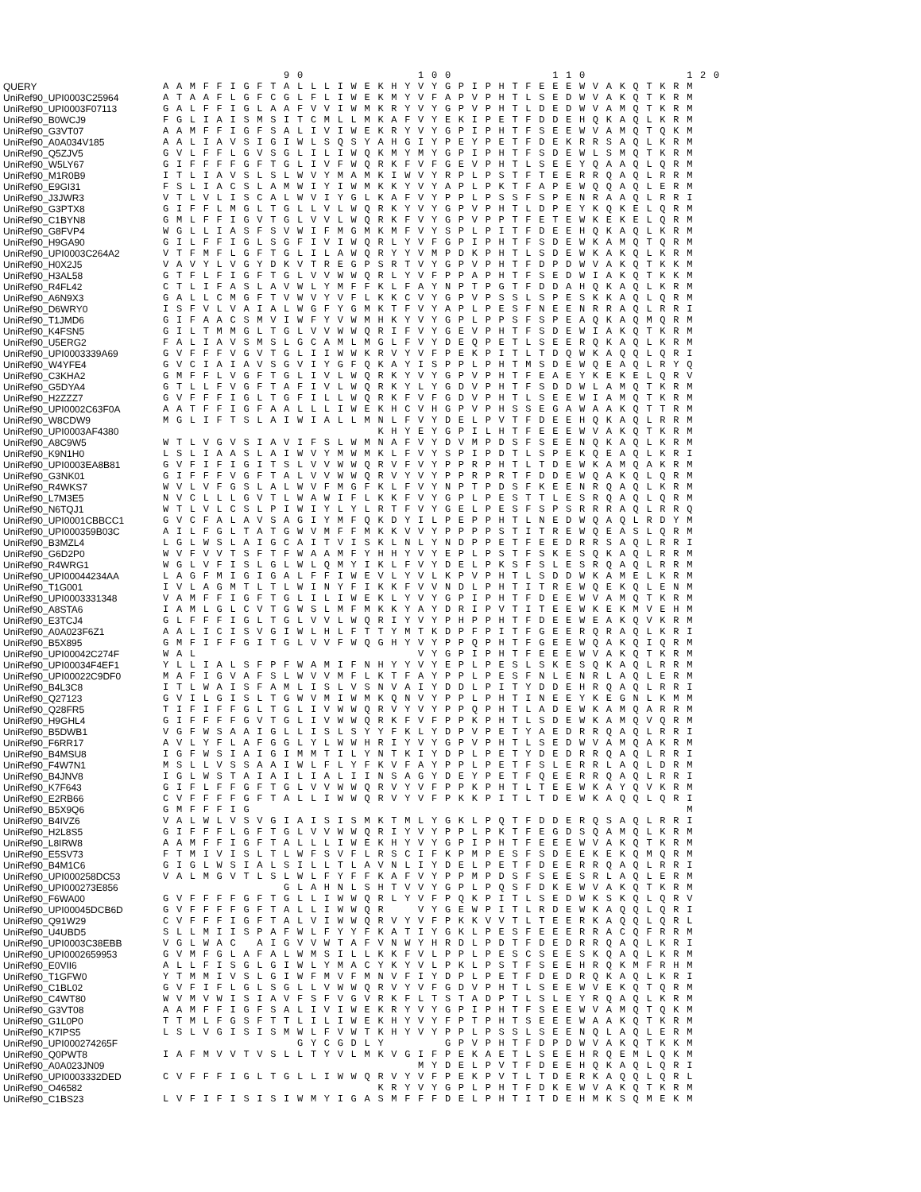90 100 110 120
QUERY AAMFFIGFTALLLIWEKHYVYGPIPHTFEEEWVAKQTKRM
UniRef90_UPI0003C25964 ATAAFLGFCGLFLIWEKMYVFAPVPHTLSEDWVAKQTKRM
UniRef90_UPI0003F07113 GALFFIGLAAFVVIWMKRYVYGPVPHTLDEDWVAMQTKRM
UniRef90_B0WCJ9 FGLIAISMSITCMLLMKAFVYEKIPETFDDEHQKAQLKRM
UniRef90_G3VT07 AAMFFIGFSALIVIWEKRYVYGPIPHTFSEEWVAMQTQKM
UniRef90_A0A034V185 AALIAVSIGIWLSQSYAHGIYPEYPETFDEKRRSAQLKRM
UniRef90_Q5ZJV5 GVLFFLGVSGLILIWQKMYMYGPIPHTFSDEWLSMQTKRM
UniRef90_W5LY67 GIFFFFGFTGLIVFWQRKFVFGEVPHTLSEEYQAAQLQRM
UniRef90_M1R0B9 ITLIAVSLSLWVYMAMKIWVYRPLPSTFTEERRQAQLRRM
UniRef90_E9GI31 FSLIACSLAMWIYIWMKKYVYAPLPKTFAPEWQQAQLERM
UniRef90_J3JWR3 VTLVLISCALWVIYGLKAFVYPPLPSSFSPENRAAQLRRI
UniRef90_G3PTX8 GIFFLMGLTGLLVLWQRKYVYGPVPHTLDPEYKQKELQRM
UniRef90_C1BYN8 GMLFFIGVTGLVVLWQRKFVYGPVPPTFETEWKEKELQRM
UniRef90_G8FVP4 WGLLIASFSVWIFMGMKMFVYSPLPITFDEEHQKAQLKRM
UniRef90_H9GA90 GILFFIGLSGFIVIWQRLYVFGPIPHTFSDEWKAMQTQRM
UniRef90_UPI0003C264A2 VTFMFLGFTGLILAWQRYYVMPDKPHTLSDEWKAKQLKRM
UniRef90_H0X2J5 VAVYLVGYDKVTREGPSRTVYGPVPHTFDPDWVAKQTKKM
UniRef90_H3AL58 GTFLFIGFTGLVVWWQRLYVFPPAPHTFSEDWIAKQTKKM
UniRef90_R4FL42 CTLIFASLAVWLYMFFKLFAYNPTPGTFDDAHQKAQLKRM
UniRef90_A6N9X3 GALLCMGFTVWVYVFLKKCVYGPVPSSLSPESKKAQLQRM
UniRef90_D6WRY0 ISFVLVAIALWGFYGMKTFVYAPLPESFNEENRRAQLRRI
UniRef90_T1JMD6 GIFAACSMVIWFYVWMHKYVYGPLPPSFSPEAQKAQMQRM
UniRef90_K4FSN5 GILTMMGLTGLVVWWQRIFVYGEVPHTFSDEWIAKQTKRM
UniRef90_U5ERG2 FALIAVSMSLGCAMLMGLFVYDEQPETLSEERQKAQLKRM
UniRef90_UPI0003339A69 GVFFFVGVTGLIIWWKRVYVFPEKPITLTDQWKAQQLQRI
UniRef90_W4YFE4 GVCIAIAVSGVIYGFQKAYISPPLPHTMSDEWQEAQLRYQ
UniRef90_C3KHA2 GMFFLVGFTGLIVLWQRKYVYGPVPHTFEAEYKEKELQRV
UniRef90_G5DYA4 GTLLFVGFTAFIVLWQRKYLYGDVPHTFSDDWLAMQTKRM
UniRef90_H2ZZZ7 GVFFFIGLTGFILLWQRKFVFGDVPHTLSEEWIAMQTKRM
UniRef90_UPI0002C63F0A AATFFIGFAALLLIWEKHCVHGPVPHSSEGAWAAKQTTRM
UniRef90_W8CDW9 MGLIFTSLAIWIALLMNLFVYDELPVTFDEEHQKAQLRRM
UniRef90_UPI0003AF4380 KHYEYGPILHTFEEEWVAKQTKRM
UniRef90_A8C9W5 WTLVGVSIAVIFSLWMNAFVYDVMPDSFSEENQKAQLKRM
UniRef90_K9N1H0 LSLIAASLAIWVYMWMKLFVYSPIPDTLSPEKQEAQLKRI
UniRef90_UPI0003EA8B81 GVFIFIGITSLVVWWQRVFVYPPRPHTLTDEWKAMQAKRM
UniRef90_G3NK01 GIFFFVGFTALVVWWQRVYVYPPRPRTFDDEWQAKQLQRM
UniRef90_R4WKS7 WVLVFGSLALWVFMGFKLFVYNPTPDSFKEENRQAQLKRM
UniRef90_L7M3E5 NVCLLLGVTLWAWIFLKKFVYGPLPESTTLESRQAQLQRM
UniRef90_N6TQJ1 WTLVLCSLPIWIYLYLRTFVYGELPESFSPSRRRAQLRRQ
UniRef90_UPI0001CBBCC1 GVCFALAVSAGIYMFQKDYILPEPPHTLNEDWQAQLRDYM
UniRef90_UPI000359B03C AILFGLTATGWVMFFMKKVVYPPPPSTITREWQEASLQRM
UniRef90_B3MZL4 LGLWSLAIGCAITVISKLNLYNDPPETFEEDRRSAQLRRI
UniRef90_G6D2P0 WVFVVTSFTFWAAMFYHHYVYEPLPSTFSKESQKAQLRRM
UniRef90_R4WRG1 WGLVFISLGLWLQMYIKLFVYDELPKSFSLESRQAQLRRM
UniRef90_UPI00044234AA LAGFMIGIGALFFIWEVLYVLKPVPHTLSDDWKAMELKRM
UniRef90_T1G001 IVLAGMTLTLWINYFIKKFVVNDLPHTITREWQEKQLENM
UniRef90_UPI0003331348 VAMFFIGFTGLILIWEKLYVYGPIPHTFDEEWVAMQTKRM
UniRef90_A8STA6 IAMLGLCVTGWSLMFMKKYAYDRIPVTITEEWKEKMVEHM
UniRef90_E3TCJ4 GLFFFIGLTGLVVLWQRIYVYPHPPHTFDEEWEAKQVKRM
UniRef90_A0A023F6Z1 AALICISVGIWLHLFTTYMTKDPFPITFGEERQRAQLKRI
UniRef90_B5X895 GMFIFFGITGLVVFWQGHYVYPPQPHTFGEEWQAKQIQRM
UniRef90_UPI00042C274F WAL VYGPIPHTFEEEWVAKQTKRM
UniRef90_UPI00034F4EF1 YLLIALSFPFWAMIFNHYYVYEPLPESLSKESQKAQLRRM
UniRef90_UPI00022C9DF0 MAFIGVAFSLWVVMFLKTFAYPPLPESFNLENRLAQLERM
UniRef90_B4L3C8 ITLWAISFAMLISLVSNVAIYDDLPITYDDEHRQAQLRRI
UniRef90_Q27123 GVILGISLTGWVMIWMKQNVYPPLPHTINEEYKEGNLKMM
UniRef90_Q28FR5 TIFIFFGLTGLIVWWQRVYVYPPQPHTLADEWKAMQARRM
UniRef90_H9GHL4 GIFFFFGVTGLIVWWQRKFVFPPKPHTLSDEWKAMQVQRM
UniRef90_B5DWB1 VGFWSAAIGLLISLSYYFKLYDPVPETYAEDRRQAQLRRI
UniRef90_F6RR17 AVLYFLAFGGLYLWWHRIYVYGPVPHTLSEDWVAMQAKRM
UniRef90_B4MSU8 IGFWSIAIGIMMTILYNTKIYDPLPETYDEDRRQAQLRRI
UniRef90_F4W7N1 MSLLVSSAAIWLFLYFKVFAYPPLPETFSLERRLAQLDRM
UniRef90_B4JNV8 IGLWSTAIAILIALIINSAGYDEYPETFQEERRQAQLRRI
UniRef90_K7F643 GIFLFFGFTGLVVWWQRVYVFPPKPHTLTEEWKAYQVKRM
UniRef90_E2RB66 CVFFFFGFTALLIWWQRVYVFPKKPITLTDEWKAQQLQRI
UniRef90_B5X9Q6 GMFFFIG M
UniRef90_B4IVZ6 VALWLVSVGIAISISMKTMLYGKLPQTFDDERQSAQLRRI
UniRef90_H2L8S5 GIFFFLGFTGLVVWWQRIYVYPPLPKTFEGDSQAMQLKRM
UniRef90_L8IRW8 AAMFFIGFTALLLIWEKHYVYGPIPHTFEEEWVAKQTKRM
UniRef90_E5SV73 FTMIVISLTLWFSVFLRSCIFKPMPESFSDEEKEKQMQRM
UniRef90_B4M1C6 GIGLWSIALSILLTLAVNLIYDELPETFDEERRQAQLRRI
UniRef90_UPI000258DC53 VALMGVTLSLWLFYFFKAFVYPPMPDSFSEESRLAQLERM
UniRef90_UPI000273E856 GLAHNLSHTVVYGPLPQSFDKEWVAKQTKRM
UniRef90_F6WA00 GVFFFFGFTGLLIWWQRLYVFPQKPITLSEDWKSKQLQRV
UniRef90_UPI00045DCB6D GVFFFFGFTALLIWWQR VYGEWPITLRDEWKAQQLQRI
UniRef90_Q91W29 CVFFFIGFTALVIWWQRVYVFPKKVVTLTEERKAQQLQRL
UniRef90_U4UBD5 SLLMIISPAFWLFYYFKATIYGKLPESFEEERRACQFRRM
UniRef90_UPI0003C38EBB VGLWAC AIGVVWTAFVNWYHRDLPDTFDEDRRQAQLKRI
UniRef90_UPI0002659953 GVMFGLAFALWMSILLKKFVLPPLPESCSEESKQAQLKRM
UniRef90_E0VII6 ALLFISGLGIWLYMACYKYVLPKLPSTFSEEHRQKMFRHM
UniRef90_T1GFW0 YTMMIVSLGIWFMVFMNVFIYDPLPETFDEDRQKAQLKRI
UniRef90_C1BL02 GVFIFLGLSGLLVWWQRVYVFGDVPHTLSEEWVEKQTQRM
UniRef90_C4WT80 WVMVWISIAVFSFVGVRKFLTSTADPTLSLEYRQAQLKRM
UniRef90_G3VT08 AAMFFIGFSALIVIWEKRYVYGPIPHTFSEEWVAMQTQKM
UniRef90_G1L0P0 TTMLFGSFTTLILIWEKHYVYFPTPHTSEEEWAAKQTKRM
UniRef90_K7IPS5 LSLVGISISMWLFVWTKHYVYPPLPSSLSEENQLAQLERM
UniRef90_UPI000274265F GYCGDLY GPVPHTFDPDWVAKQTKKM
UniRef90_Q0PWT8 IAFMVVTVSLLTYVLMKVGIFPEKAETLSEEHRQEMLQKM
UniRef90_A0A023JN09 MYDELPVTFDEEHQKAQLQRI
UniRef90_UPI0003332DED CVFFFIGLTGLLIWWQRVYVFPEKPVTLTDERKAQQLQRL
UniRef90_O46582 KRYVYGPLPHTFDKEWVAKQTKRM
UniRef90_C1BS23 LVFIFISISIWMYIGASMFFFDELPHTITDEHMKSQMEKM